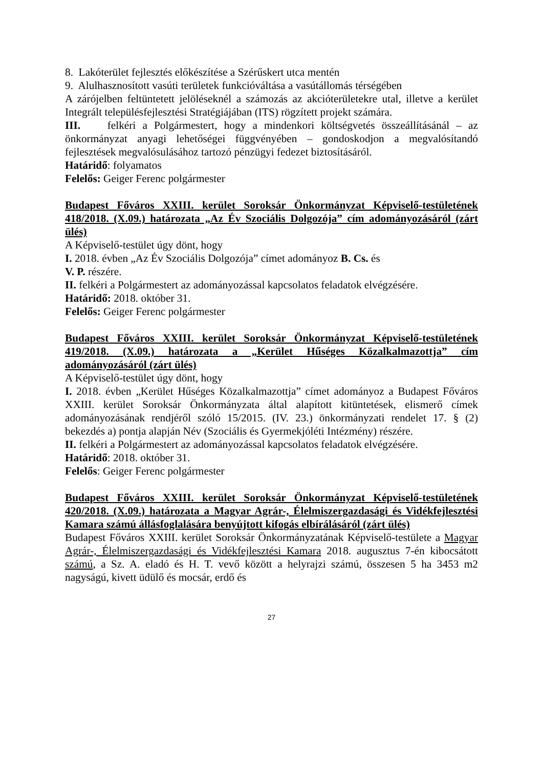8. Lakóterület fejlesztés előkészítése a Szérűskert utca mentén
9. Alulhasznosított vasúti területek funkcióváltása a vasútállomás térségében
A zárójelben feltüntetett jelöléseknél a számozás az akcióterületekre utal, illetve a kerület Integrált településfejlesztési Stratégiájában (ITS) rögzített projekt számára.
III. felkéri a Polgármestert, hogy a mindenkori költségvetés összeállításánál – az önkormányzat anyagi lehetőségei függvényében – gondoskodjon a megvalósítandó fejlesztések megvalósulásához tartozó pénzügyi fedezet biztosításáról.
Határidő: folyamatos
Felelős: Geiger Ferenc polgármester
Budapest Főváros XXIII. kerület Soroksár Önkormányzat Képviselő-testületének 418/2018. (X.09.) határozata „Az Év Szociális Dolgozója” cím adományozásáról (zárt ülés)
A Képviselő-testület úgy dönt, hogy
I. 2018. évben „Az Év Szociális Dolgozója” címet adományoz B. Cs. és
V. P. részére.
II. felkéri a Polgármestert az adományozással kapcsolatos feladatok elvégzésére.
Határidő: 2018. október 31.
Felelős: Geiger Ferenc polgármester
Budapest Főváros XXIII. kerület Soroksár Önkormányzat Képviselő-testületének 419/2018. (X.09.) határozata a „Kerület Hűséges Közalkalmazottja” cím adományozásáról (zárt ülés)
A Képviselő-testület úgy dönt, hogy
I. 2018. évben „Kerület Hűséges Közalkalmazottja” címet adományoz a Budapest Főváros XXIII. kerület Soroksár Önkormányzata által alapított kitüntetések, elismerő címek adományozásának rendjéről szóló 15/2015. (IV. 23.) önkormányzati rendelet 17. § (2) bekezdés a) pontja alapján Név (Szociális és Gyermekjóléti Intézmény) részére.
II. felkéri a Polgármestert az adományozással kapcsolatos feladatok elvégzésére.
Határidő: 2018. október 31.
Felelős: Geiger Ferenc polgármester
Budapest Főváros XXIII. kerület Soroksár Önkormányzat Képviselő-testületének 420/2018. (X.09.) határozata a Magyar Agrár-, Élelmiszergazdasági és Vidékfejlesztési Kamara számú állásfoglalására benyújtott kifogás elbírálásáról (zárt ülés)
Budapest Főváros XXIII. kerület Soroksár Önkormányzatának Képviselő-testülete a Magyar Agrár-, Élelmiszergazdasági és Vidékfejlesztési Kamara 2018. augusztus 7-én kibocsátott számú, a Sz. A. eladó és H. T. vevő között a helyrajzi számú, összesen 5 ha 3453 m2 nagyságú, kivett üdülő és mocsár, erdő és
27